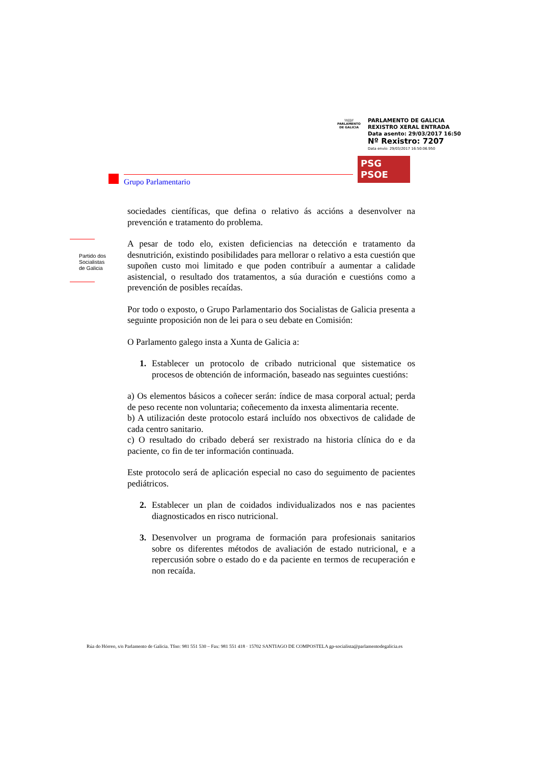\\\|||//
PARLAMENTO
DE GALICIA
PARLAMENTO DE GALICIA
REXISTRO XERAL ENTRADA
Data asento: 29/03/2017 16:50
Nº Rexistro: 7207
Data envío: 29/03/2017 16:50:06.950
PSG
PSOE
Grupo Parlamentario
Partido dos
Socialistas
de Galicia
sociedades científicas, que defina o relativo ás accións a desenvolver na prevención e tratamento do problema.
A pesar de todo elo, existen deficiencias na detección e tratamento da desnutrición, existindo posibilidades para mellorar o relativo a esta cuestión que supoñen custo moi limitado e que poden contribuír a aumentar a calidade asistencial, o resultado dos tratamentos, a súa duración e cuestións como a prevención de posibles recaídas.
Por todo o exposto, o Grupo Parlamentario dos Socialistas de Galicia presenta a seguinte proposición non de lei para o seu debate en Comisión:
O Parlamento galego insta a Xunta de Galicia a:
1. Establecer un protocolo de cribado nutricional que sistematice os procesos de obtención de información, baseado nas seguintes cuestións:
a) Os elementos básicos a coñecer serán: índice de masa corporal actual; perda de peso recente non voluntaria; coñecemento da inxesta alimentaria recente.
b) A utilización deste protocolo estará incluído nos obxectivos de calidade de cada centro sanitario.
c) O resultado do cribado deberá ser rexistrado na historia clínica do e da paciente, co fin de ter información continuada.
Este protocolo será de aplicación especial no caso do seguimento de pacientes pediátricos.
2. Establecer un plan de coidados individualizados nos e nas pacientes diagnosticados en risco nutricional.
3. Desenvolver un programa de formación para profesionais sanitarios sobre os diferentes métodos de avaliación de estado nutricional, e a repercusión sobre o estado do e da paciente en termos de recuperación e non recaída.
Rúa do Hórreo, s/n Parlamento de Galicia. Tfno: 981 551 530 – Fax: 981 551 418 · 15702 SANTIAGO DE COMPOSTELA gp-socialista@parlamentodegalicia.es